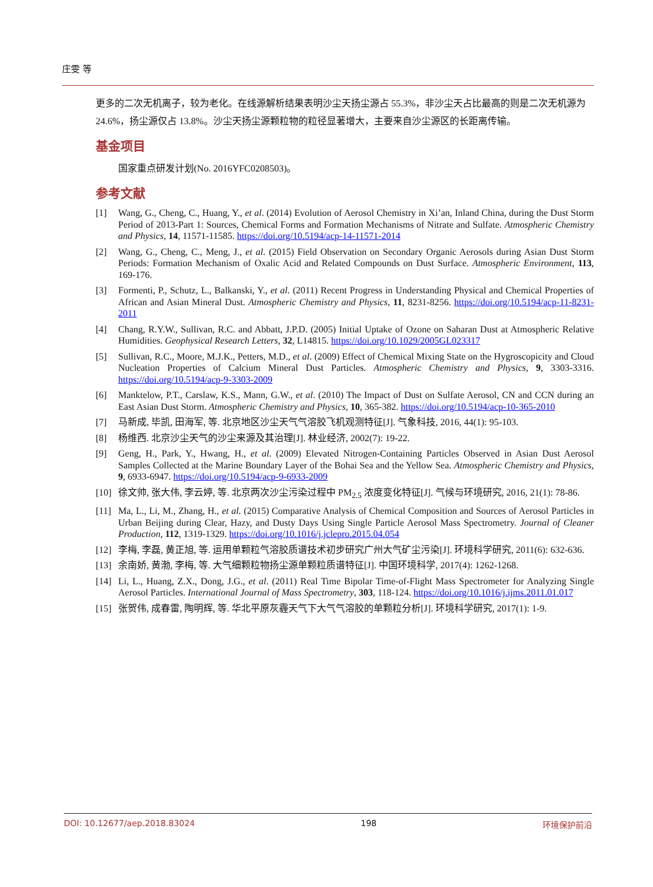庄雯 等
更多的二次无机离子，较为老化。在线源解析结果表明沙尘天扬尘源占 55.3%，非沙尘天占比最高的则是二次无机源为 24.6%，扬尘源仅占 13.8%。沙尘天扬尘源颗粒物的粒径显著增大，主要来自沙尘源区的长距离传输。
基金项目
国家重点研发计划(No. 2016YFC0208503)。
参考文献
[1] Wang, G., Cheng, C., Huang, Y., et al. (2014) Evolution of Aerosol Chemistry in Xi’an, Inland China, during the Dust Storm Period of 2013-Part 1: Sources, Chemical Forms and Formation Mechanisms of Nitrate and Sulfate. Atmospheric Chemistry and Physics, 14, 11571-11585. https://doi.org/10.5194/acp-14-11571-2014
[2] Wang, G., Cheng, C., Meng, J., et al. (2015) Field Observation on Secondary Organic Aerosols during Asian Dust Storm Periods: Formation Mechanism of Oxalic Acid and Related Compounds on Dust Surface. Atmospheric Environment, 113, 169-176.
[3] Formenti, P., Schutz, L., Balkanski, Y., et al. (2011) Recent Progress in Understanding Physical and Chemical Properties of African and Asian Mineral Dust. Atmospheric Chemistry and Physics, 11, 8231-8256. https://doi.org/10.5194/acp-11-8231-2011
[4] Chang, R.Y.W., Sullivan, R.C. and Abbatt, J.P.D. (2005) Initial Uptake of Ozone on Saharan Dust at Atmospheric Relative Humidities. Geophysical Research Letters, 32, L14815. https://doi.org/10.1029/2005GL023317
[5] Sullivan, R.C., Moore, M.J.K., Petters, M.D., et al. (2009) Effect of Chemical Mixing State on the Hygroscopicity and Cloud Nucleation Properties of Calcium Mineral Dust Particles. Atmospheric Chemistry and Physics, 9, 3303-3316. https://doi.org/10.5194/acp-9-3303-2009
[6] Manktelow, P.T., Carslaw, K.S., Mann, G.W., et al. (2010) The Impact of Dust on Sulfate Aerosol, CN and CCN during an East Asian Dust Storm. Atmospheric Chemistry and Physics, 10, 365-382. https://doi.org/10.5194/acp-10-365-2010
[7] 马新成, 毕凯, 田海军, 等. 北京地区沙尘天气气溶胶飞机观测特征[J]. 气象科技, 2016, 44(1): 95-103.
[8] 杨维西. 北京沙尘天气的沙尘来源及其治理[J]. 林业经济, 2002(7): 19-22.
[9] Geng, H., Park, Y., Hwang, H., et al. (2009) Elevated Nitrogen-Containing Particles Observed in Asian Dust Aerosol Samples Collected at the Marine Boundary Layer of the Bohai Sea and the Yellow Sea. Atmospheric Chemistry and Physics, 9, 6933-6947. https://doi.org/10.5194/acp-9-6933-2009
[10] 徐文帅, 张大伟, 李云婷, 等. 北京两次沙尘污染过程中 PM<sub>2.5</sub> 浓度变化特征[J]. 气候与环境研究, 2016, 21(1): 78-86.
[11] Ma, L., Li, M., Zhang, H., et al. (2015) Comparative Analysis of Chemical Composition and Sources of Aerosol Particles in Urban Beijing during Clear, Hazy, and Dusty Days Using Single Particle Aerosol Mass Spectrometry. Journal of Cleaner Production, 112, 1319-1329. https://doi.org/10.1016/j.jclepro.2015.04.054
[12] 李梅, 李磊, 黄正旭, 等. 运用单颗粒气溶胶质谱技术初步研究广州大气矿尘污染[J]. 环境科学研究, 2011(6): 632-636.
[13] 余南娇, 黄渤, 李梅, 等. 大气细颗粒物扬尘源单颗粒质谱特征[J]. 中国环境科学, 2017(4): 1262-1268.
[14] Li, L., Huang, Z.X., Dong, J.G., et al. (2011) Real Time Bipolar Time-of-Flight Mass Spectrometer for Analyzing Single Aerosol Particles. International Journal of Mass Spectrometry, 303, 118-124. https://doi.org/10.1016/j.ijms.2011.01.017
[15] 张贺伟, 成春雷, 陶明辉, 等. 华北平原灰霾天气下大气气溶胶的单颗粒分析[J]. 环境科学研究, 2017(1): 1-9.
DOI: 10.12677/aep.2018.83024 198 环境保护前沿